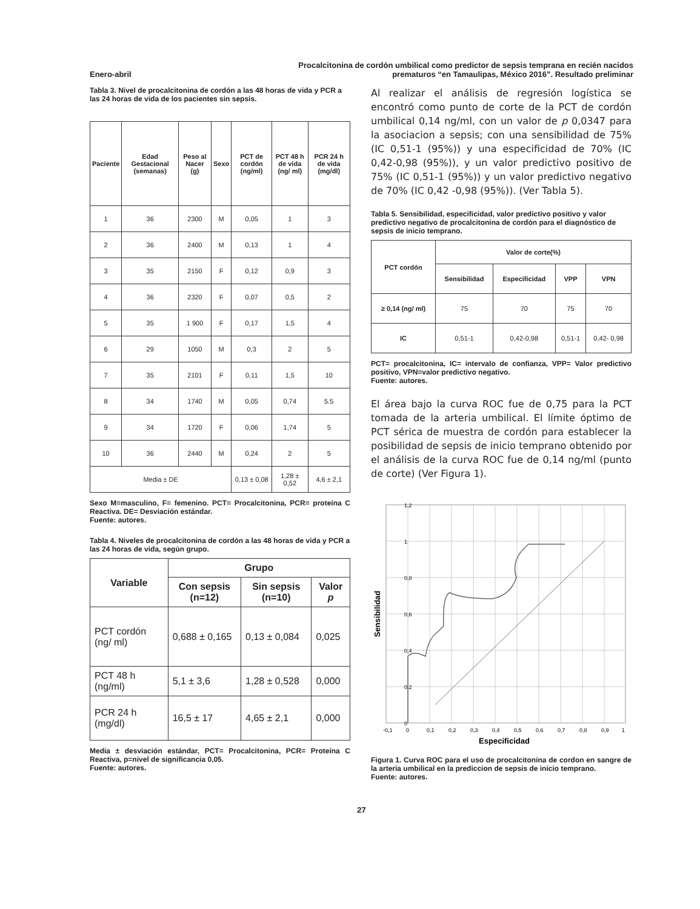Enero-abril
Procalcitonina de cordón umbilical como predictor de sepsis temprana en recién nacidos
prematuros “en Tamaulipas, México 2016”. Resultado preliminar
Tabla 3. Nivel de procalcitonina de cordón a las 48 horas de vida y PCR a las 24 horas de vida de los pacientes sin sepsis.
| Paciente | Edad Gestacional (semanas) | Peso al Nacer (g) | Sexo | PCT de cordón (ng/ml) | PCT 48 h de vida (ng/ ml) | PCR 24 h de vida (mg/dl) |
| --- | --- | --- | --- | --- | --- | --- |
| 1 | 36 | 2300 | M | 0,05 | 1 | 3 |
| 2 | 36 | 2400 | M | 0,13 | 1 | 4 |
| 3 | 35 | 2150 | F | 0,12 | 0,9 | 3 |
| 4 | 36 | 2320 | F | 0,07 | 0,5 | 2 |
| 5 | 35 | 1 900 | F | 0,17 | 1,5 | 4 |
| 6 | 29 | 1050 | M | 0,3 | 2 | 5 |
| 7 | 35 | 2101 | F | 0,11 | 1,5 | 10 |
| 8 | 34 | 1740 | M | 0,05 | 0,74 | 5.5 |
| 9 | 34 | 1720 | F | 0,06 | 1,74 | 5 |
| 10 | 36 | 2440 | M | 0,24 | 2 | 5 |
| Media ± DE | | | | 0,13 ± 0,08 | 1,28 ± 0,52 | 4,6 ± 2,1 |
Sexo M=masculino, F= femenino. PCT= Procalcitonina, PCR= proteína C Reactiva. DE= Desviación estándar.
Fuente: autores.
Tabla 4. Niveles de procalcitonina de cordón a las 48 horas de vida y PCR a las 24 horas de vida, según grupo.
| Variable | Grupo | | |
| --- | --- | --- | --- |
| | Con sepsis (n=12) | Sin sepsis (n=10) | Valor p |
| PCT cordón (ng/ ml) | 0,688 ± 0,165 | 0,13 ± 0,084 | 0,025 |
| PCT 48 h (ng/ml) | 5,1 ± 3,6 | 1,28 ± 0,528 | 0,000 |
| PCR 24 h (mg/dl) | 16,5 ± 17 | 4,65 ± 2,1 | 0,000 |
Media ± desviación estándar, PCT= Procalcitonina, PCR= Proteína C Reactiva, p=nivel de significancia 0,05.
Fuente: autores.
Al realizar el análisis de regresión logística se encontró como punto de corte de la PCT de cordón umbilical 0,14 ng/ml, con un valor de p 0,0347 para la asociacion a sepsis; con una sensibilidad de 75% (IC 0,51-1 (95%)) y una especificidad de 70% (IC 0,42-0,98 (95%)), y un valor predictivo positivo de 75% (IC 0,51-1 (95%)) y un valor predictivo negativo de 70% (IC 0,42 -0,98 (95%)). (Ver Tabla 5).
Tabla 5. Sensibilidad, especificidad, valor predictivo positivo y valor predictivo negativo de procalcitonina de cordón para el diagnóstico de sepsis de inicio temprano.
| PCT cordón | Valor de corte(%) | | | |
| --- | --- | --- | --- | --- |
| | Sensibilidad | Especificidad | VPP | VPN |
| ≥ 0,14 (ng/ ml) | 75 | 70 | 75 | 70 |
| IC | 0,51-1 | 0,42-0,98 | 0,51-1 | 0,42- 0,98 |
PCT= procalcitonina, IC= intervalo de confianza, VPP= Valor predictivo positivo, VPN=valor predictivo negativo.
Fuente: autores.
El área bajo la curva ROC fue de 0,75 para la PCT tomada de la arteria umbilical. El límite óptimo de PCT sérica de muestra de cordón para establecer la posibilidad de sepsis de inicio temprano obtenido por el análisis de la curva ROC fue de 0,14 ng/ml (punto de corte) (Ver Figura 1).
Sensibilidad
1,2
1
0,8
0,6
0,4
0,2
0
-0,1
0
0,1
0,2
0,3
0,4
0,5
0,6
0,7
0,8
0,9
1
Especificidad
Figura 1. Curva ROC para el uso de procalcitonina de cordon en sangre de la arteria umbilical en la prediccion de sepsis de inicio temprano.
Fuente: autores.
27